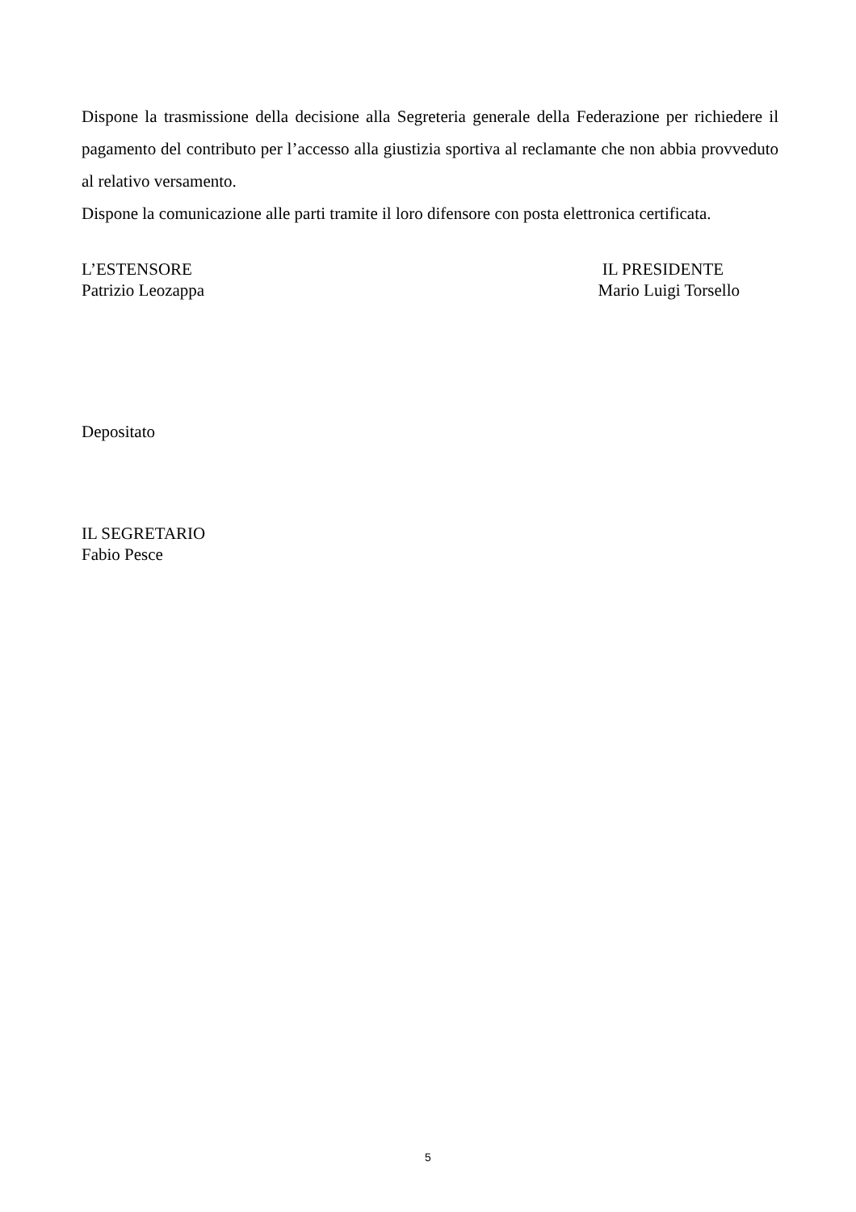Dispone la trasmissione della decisione alla Segreteria generale della Federazione per richiedere il pagamento del contributo per l’accesso alla giustizia sportiva al reclamante che non abbia provveduto al relativo versamento.
Dispone la comunicazione alle parti tramite il loro difensore con posta elettronica certificata.
L’ESTENSORE
Patrizio Leozappa
IL PRESIDENTE
Mario Luigi Torsello
Depositato
IL SEGRETARIO
Fabio Pesce
5